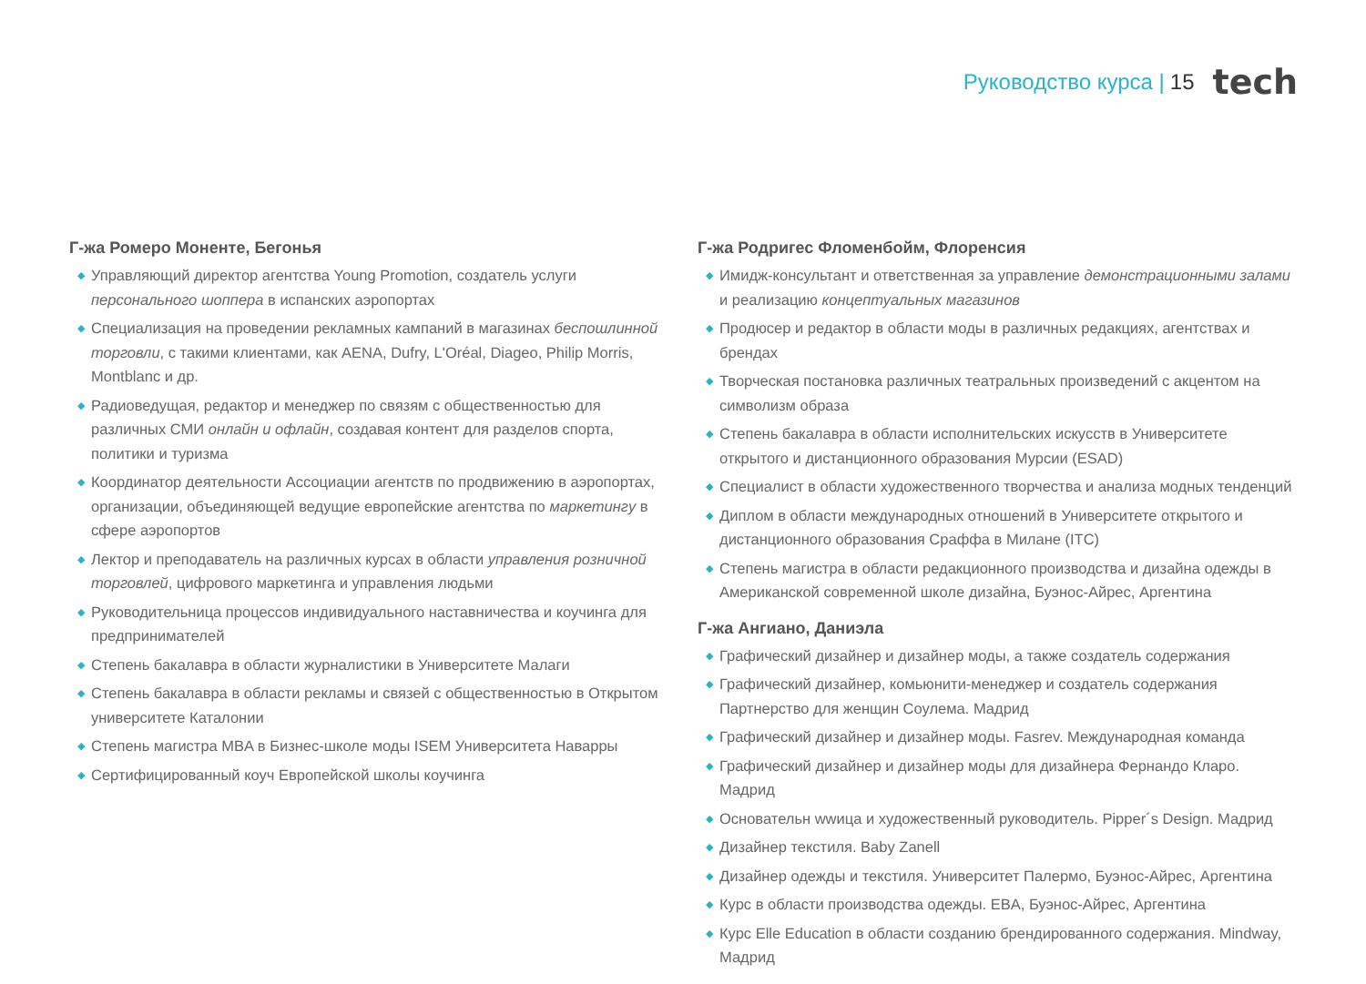Руководство курса | 15 tech
Г-жа Ромеро Мoненте, Бегонья
◆ Управляющий директор агентства Young Promotion, создатель услуги персонального шоппера в испанских аэропортах
◆ Специализация на проведении рекламных кампаний в магазинах беспошлинной торговли, с такими клиентами, как AENA, Dufry, L'Oréal, Diageo, Philip Morris, Montblanc и др.
◆ Радиоведущая, редактор и менеджер по связям с общественностью для различных СМИ онлайн и офлайн, создавая контент для разделов спорта, политики и туризма
◆ Координатор деятельности Ассоциации агентств по продвижению в аэропортах, организации, объединяющей ведущие европейские агентства по маркетингу в сфере аэропортов
◆ Лектор и преподаватель на различных курсах в области управления розничной торговлей, цифрового маркетинга и управления людьми
◆ Руководительница процессов индивидуального наставничества и коучинга для предпринимателей
◆ Степень бакалавра в области журналистики в Университете Малаги
◆ Степень бакалавра в области рекламы и связей с общественностью в Открытом университете Каталонии
◆ Степень магистра MBA в Бизнес-школе моды ISEM Университета Наварры
◆ Сертифицированный коуч Европейской школы коучинга
Г-жа Родригес Фломенбойм, Флоренсия
◆ Имидж-консультант и ответственная за управление демонстрационными залами и реализацию концептуальных магазинов
◆ Продюсер и редактор в области моды в различных редакциях, агентствах и брендах
◆ Творческая постановка различных театральных произведений с акцентом на символизм образа
◆ Степень бакалавра в области исполнительских искусств в Университете открытого и дистанционного образования Мурсии (ESAD)
◆ Специалист в области художественного творчества и анализа модных тенденций
◆ Диплом в области международных отношений в Университете открытого и дистанционного образования Сраффа в Милане (ITC)
◆ Степень магистра в области редакционного производства и дизайна одежды в Американской современной школе дизайна, Буэнос-Айрес, Аргентина
Г-жа Ангиано, Даниэла
◆ Графический дизайнер и дизайнер моды, а также создатель содержания
◆ Графический дизайнер, комьюнити-менеджер и создатель содержания Партнерство для женщин Соулема. Мадрид
◆ Графический дизайнер и дизайнер моды. Fasrev. Международная команда
◆ Графический дизайнер и дизайнер моды для дизайнера Фернандо Кларо. Мадрид
◆ Основательн wwица и художественный руководитель. Pipper´s Design. Мадрид
◆ Дизайнер текстиля. Baby Zanell
◆ Дизайнер одежды и текстиля. Университет Палермо, Буэнос-Айрес, Аргентина
◆ Курс в области производства одежды. EBA, Буэнос-Айрес, Аргентина
◆ Курс Elle Education в области созданию брендированного содержания. Mindway, Мадрид